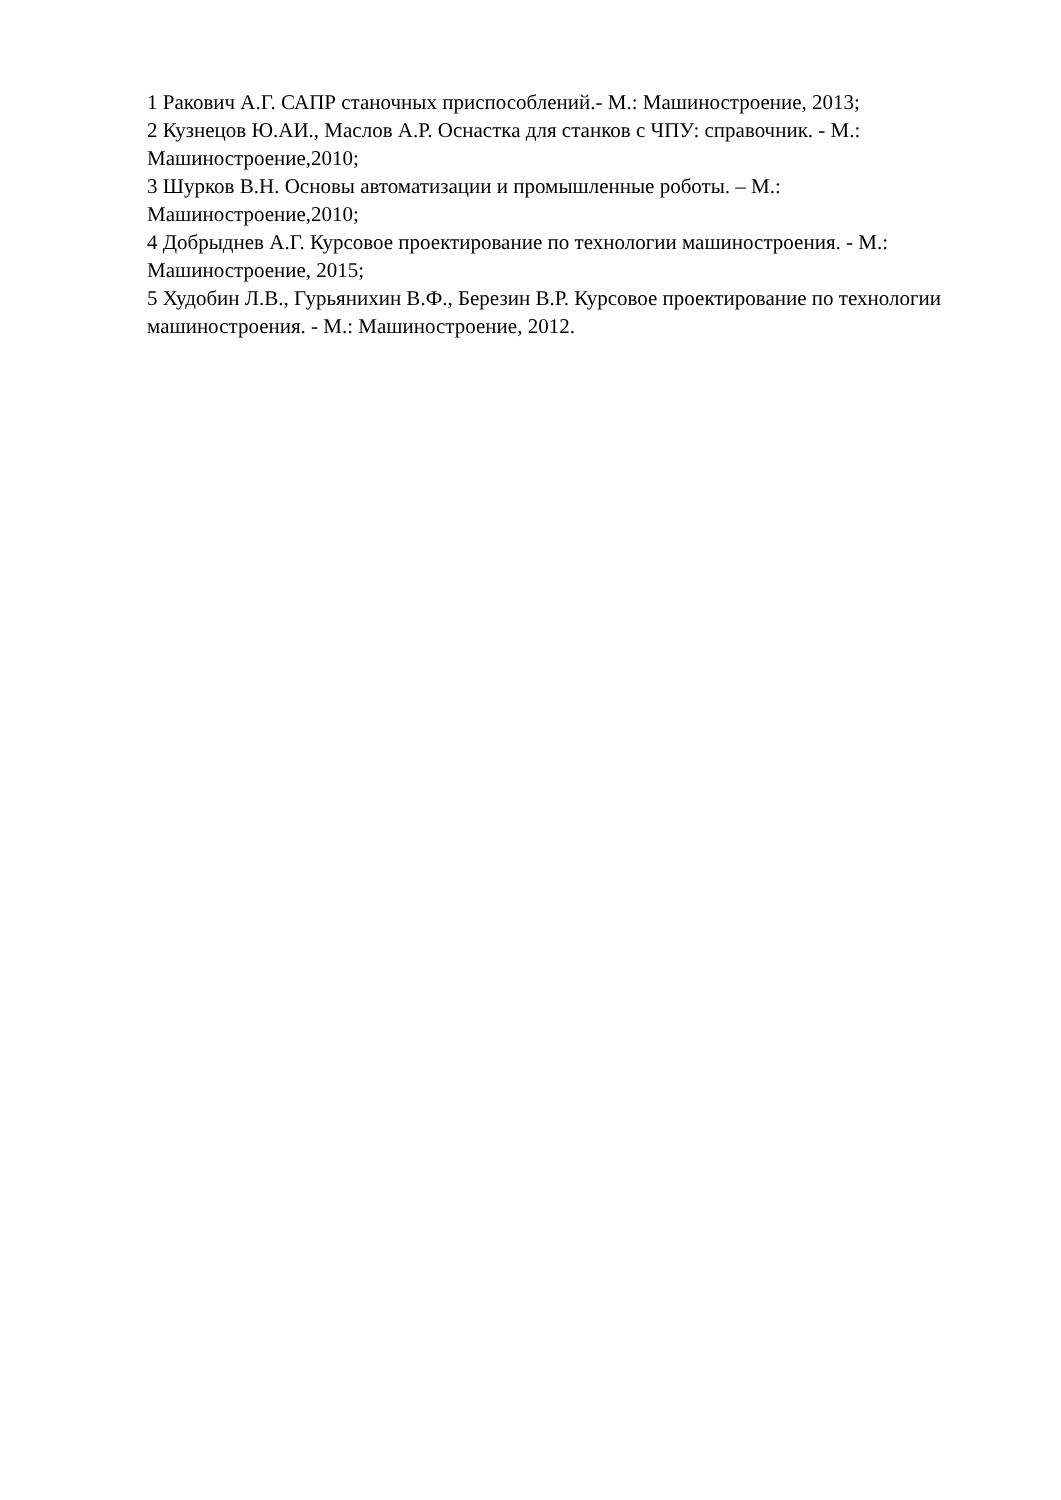1 Ракович А.Г. САПР станочных приспособлений.- М.: Машиностроение, 2013;
2 Кузнецов Ю.АИ., Маслов А.Р. Оснастка для станков с ЧПУ: справочник. - М.: Машиностроение,2010;
3 Шурков В.Н. Основы автоматизации и промышленные роботы. – М.: Машиностроение,2010;
4 Добрыднев А.Г. Курсовое проектирование по технологии машиностроения. - М.: Машиностроение, 2015;
5 Худобин Л.В., Гурьянихин В.Ф., Березин В.Р. Курсовое проектирование по технологии машиностроения. - М.: Машиностроение, 2012.